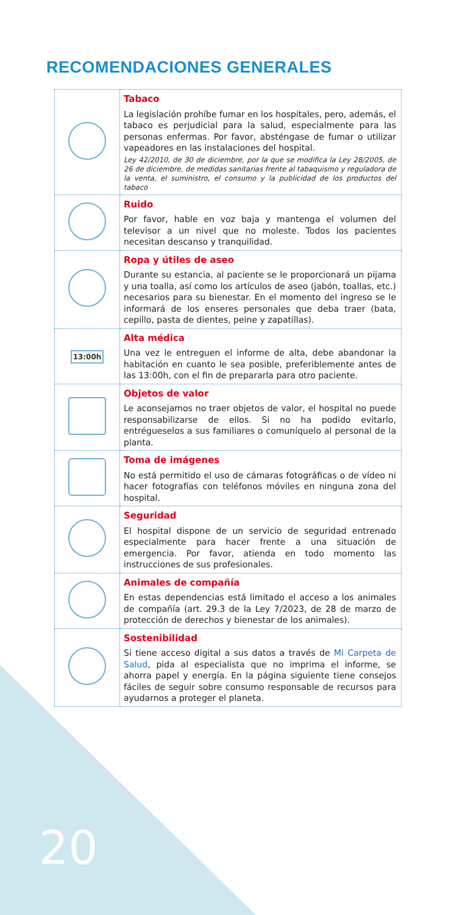RECOMENDACIONES GENERALES
| | Tabaco La legislación prohíbe fumar en los hospitales, pero, además, el tabaco es perjudicial para la salud, especialmente para las personas enfermas. Por favor, absténgase de fumar o utilizar vapeadores en las instalaciones del hospital. Ley 42/2010, de 30 de diciembre, por la que se modifica la Ley 28/2005, de 26 de diciembre, de medidas sanitarias frente al tabaquismo y reguladora de la venta, el suministro, el consumo y la publicidad de los productos del tabaco |
| | Ruido Por favor, hable en voz baja y mantenga el volumen del televisor a un nivel que no moleste. Todos los pacientes necesitan descanso y tranquilidad. |
| | Ropa y útiles de aseo Durante su estancia, al paciente se le proporcionará un pijama y una toalla, así como los artículos de aseo (jabón, toallas, etc.) necesarios para su bienestar. En el momento del ingreso se le informará de los enseres personales que deba traer (bata, cepillo, pasta de dientes, peine y zapatillas). |
| 13:00h | Alta médica Una vez le entreguen el informe de alta, debe abandonar la habitación en cuanto le sea posible, preferiblemente antes de las 13:00h, con el fin de prepararla para otro paciente. |
| | Objetos de valor Le aconsejamos no traer objetos de valor, el hospital no puede responsabilizarse de ellos. Si no ha podido evitarlo, entrégueselos a sus familiares o comuníquelo al personal de la planta. |
| | Toma de imágenes No está permitido el uso de cámaras fotográficas o de vídeo ni hacer fotografías con teléfonos móviles en ninguna zona del hospital. |
| | Seguridad El hospital dispone de un servicio de seguridad entrenado especialmente para hacer frente a una situación de emergencia. Por favor, atienda en todo momento las instrucciones de sus profesionales. |
| | Animales de compañía En estas dependencias está limitado el acceso a los animales de compañía (art. 29.3 de la Ley 7/2023, de 28 de marzo de protección de derechos y bienestar de los animales). |
| | Sostenibilidad Si tiene acceso digital a sus datos a través de Mi Carpeta de Salud , pida al especialista que no imprima el informe, se ahorra papel y energía. En la página siguiente tiene consejos fáciles de seguir sobre consumo responsable de recursos para ayudarnos a proteger el planeta. |
20